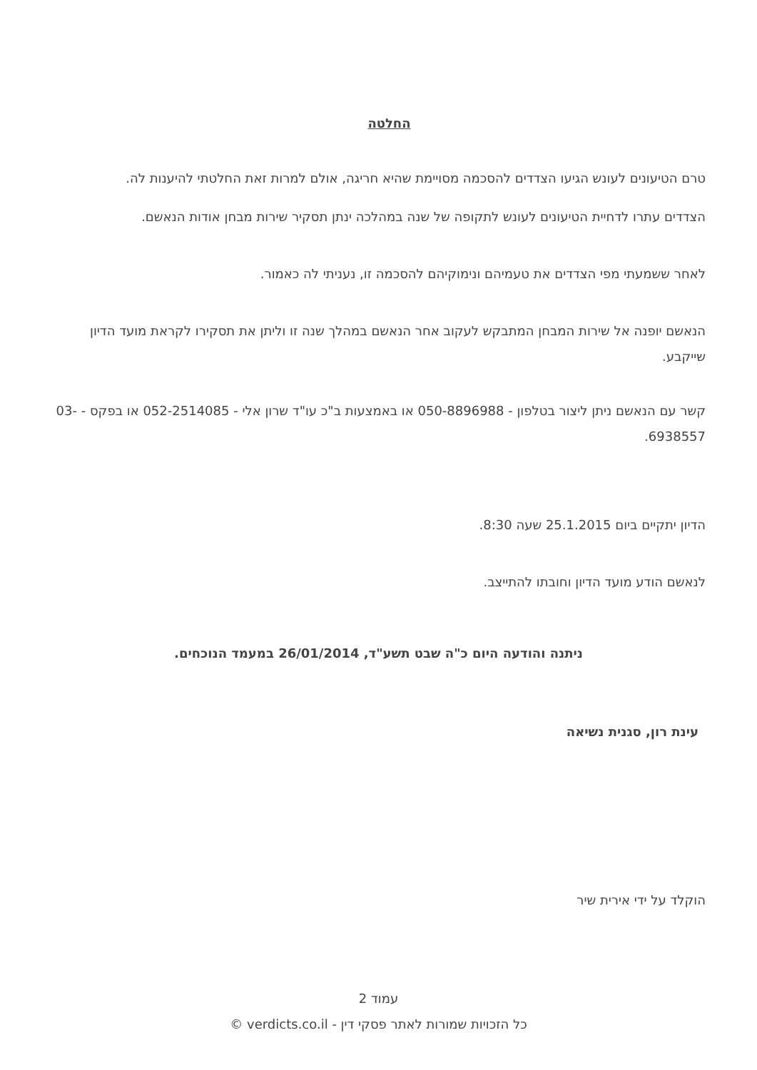החלטה
טרם הטיעונים לעונש הגיעו הצדדים להסכמה מסויימת שהיא חריגה, אולם למרות זאת החלטתי להיענות לה.
הצדדים עתרו לדחיית הטיעונים לעונש לתקופה של שנה במהלכה ינתן תסקיר שירות מבחן אודות הנאשם.
לאחר ששמעתי מפי הצדדים את טעמיהם ונימוקיהם להסכמה זו, נעניתי לה כאמור.
הנאשם יופנה אל שירות המבחן המתבקש לעקוב אחר הנאשם במהלך שנה זו וליתן את תסקירו לקראת מועד הדיון שייקבע.
קשר עם הנאשם ניתן ליצור בטלפון - 050-8896988 או באמצעות ב"כ עו"ד שרון אלי - 052-2514085 או בפקס - 03-6938557.
הדיון יתקיים ביום 25.1.2015 שעה 8:30.
לנאשם הודע מועד הדיון וחובתו להתייצב.
ניתנה והודעה היום כ"ה שבט תשע"ד, 26/01/2014 במעמד הנוכחים.
עינת רון, סגנית נשיאה
הוקלד על ידי אירית שיר
עמוד 2
כל הזכויות שמורות לאתר פסקי דין - verdicts.co.il ©